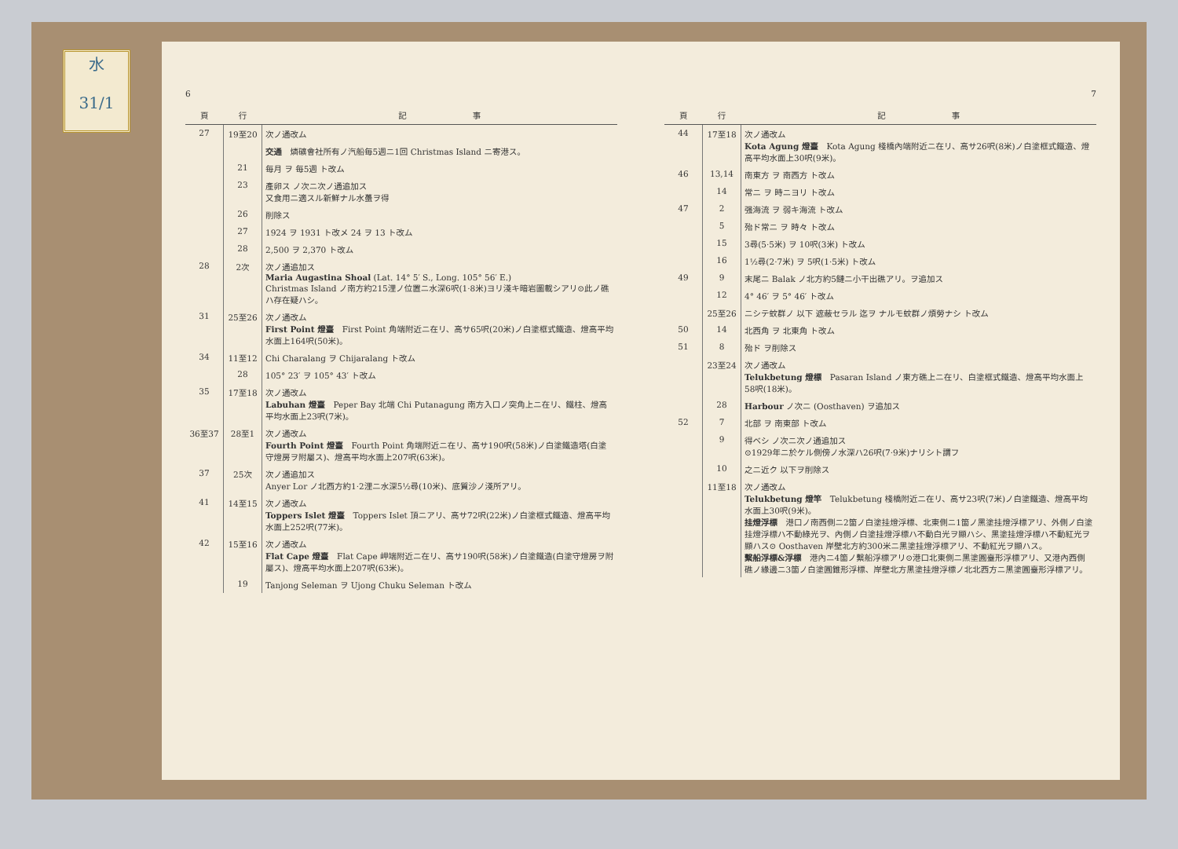水
31/1
6
| 頁 | 行 | 記 事 |
| --- | --- | --- |
| 27 | 19至20 | 次ノ通改ム |
| | | 交通 燐礦會社所有ノ汽船毎5週ニ1回 Christmas Island ニ寄港ス。 |
| | 21 | 毎月 ヲ 毎5週 ト改ム |
| | 23 | 產卵ス ノ次ニ次ノ通追加ス 又食用ニ適スル新鮮ナル水蠆ヲ得 |
| | 26 | 削除ス |
| | 27 | 1924 ヲ 1931 ト改メ 24 ヲ 13 ト改ム |
| | 28 | 2,500 ヲ 2,370 ト改ム |
| 28 | 2次 | 次ノ通追加ス Maria Augastina Shoal (Lat. 14° 5′ S., Long. 105° 56′ E.) Christmas Island ノ南方約215浬ノ位置ニ水深6呎(1·8米)ヨリ淺キ暗岩圖載シアリ⊙此ノ礁ハ存在疑ハシ。 |
| 31 | 25至26 | 次ノ通改ム First Point 燈臺 First Point 角端附近ニ在リ、高サ65呎(20米)ノ白塗框式鐵造、燈高平均水面上164呎(50米)。 |
| 34 | 11至12 | Chi Charalang ヲ Chijaralang ト改ム |
| | 28 | 105° 23′ ヲ 105° 43′ ト改ム |
| 35 | 17至18 | 次ノ通改ム Labuhan 燈臺 Peper Bay 北端 Chi Putanagung 南方入口ノ突角上ニ在リ、鐵柱、燈高平均水面上23呎(7米)。 |
| 36至37 | 28至1 | 次ノ通改ム Fourth Point 燈臺 Fourth Point 角端附近ニ在リ、高サ190呎(58米)ノ白塗鐵造塔(白塗守燈房ヲ附屬ス)、燈高平均水面上207呎(63米)。 |
| 37 | 25次 | 次ノ通追加ス Anyer Lor ノ北西方約1·2浬ニ水深5½尋(10米)、底質沙ノ淺所アリ。 |
| 41 | 14至15 | 次ノ通改ム Toppers Islet 燈臺 Toppers Islet 頂ニアリ、高サ72呎(22米)ノ白塗框式鐵造、燈高平均水面上252呎(77米)。 |
| 42 | 15至16 | 次ノ通改ム Flat Cape 燈臺 Flat Cape 岬端附近ニ在リ、高サ190呎(58米)ノ白塗鐵造(白塗守燈房ヲ附屬ス)、燈高平均水面上207呎(63米)。 |
| | 19 | Tanjong Seleman ヲ Ujong Chuku Seleman ト改ム |
7
| 頁 | 行 | 記 事 |
| --- | --- | --- |
| 44 | 17至18 | 次ノ通改ム Kota Agung 燈臺 Kota Agung 棧橋內端附近ニ在リ、高サ26呎(8米)ノ白塗框式鐵造、燈高平均水面上30呎(9米)。 |
| 46 | 13,14 | 南東方 ヲ 南西方 ト改ム |
| | 14 | 常ニ ヲ 時ニヨリ ト改ム |
| 47 | 2 | 强海流 ヲ 弱キ海流 ト改ム |
| | 5 | 殆ド常ニ ヲ 時々 ト改ム |
| | 15 | 3尋(5·5米) ヲ 10呎(3米) ト改ム |
| | 16 | 1½尋(2·7米) ヲ 5呎(1·5米) ト改ム |
| 49 | 9 | 末尾ニ Balak ノ北方約5鏈ニ小干出礁アリ。ヲ追加ス |
| | 12 | 4° 46′ ヲ 5° 46′ ト改ム |
| | 25至26 | ニシテ蚊群ノ 以下 遮蔽セラル 迄ヲ ナルモ蚊群ノ煩勞ナシ ト改ム |
| 50 | 14 | 北西角 ヲ 北東角 ト改ム |
| 51 | 8 | 殆ド ヲ削除ス |
| | 23至24 | 次ノ通改ム Telukbetung 燈標 Pasaran Island ノ東方礁上ニ在リ、白塗框式鐵造、燈高平均水面上58呎(18米)。 |
| | 28 | Harbour ノ次ニ (Oosthaven) ヲ追加ス |
| 52 | 7 | 北部 ヲ 南東部 ト改ム |
| | 9 | 得ベシ ノ次ニ次ノ通追加ス ⊙1929年ニ於ケル側傍ノ水深ハ26呎(7·9米)ナリシト謂フ |
| | 10 | 之ニ近ク 以下ヲ削除ス |
| | 11至18 | 次ノ通改ム Telukbetung 燈竿 Telukbetung 棧橋附近ニ在リ、高サ23呎(7米)ノ白塗鐵造、燈高平均水面上30呎(9米)。 挂燈浮標 港口ノ南西側ニ2箇ノ白塗挂燈浮標、北東側ニ1箇ノ黑塗挂燈浮標アリ、外側ノ白塗挂燈浮標ハ不動綠光ヲ、內側ノ白塗挂燈浮標ハ不動白光ヲ顯ハシ、黑塗挂燈浮標ハ不動紅光ヲ顯ハス⊙ Oosthaven 岸壁北方約300米ニ黑塗挂燈浮標アリ、不動紅光ヲ顯ハス。 繫船浮標&浮標 港內ニ4箇ノ繫船浮標アリ⊙港口北東側ニ黑塗圓臺形浮標アリ、又港內西側礁ノ緣邊ニ3箇ノ白塗圓錐形浮標、岸壁北方黑塗挂燈浮標ノ北北西方ニ黑塗圓臺形浮標アリ。 |